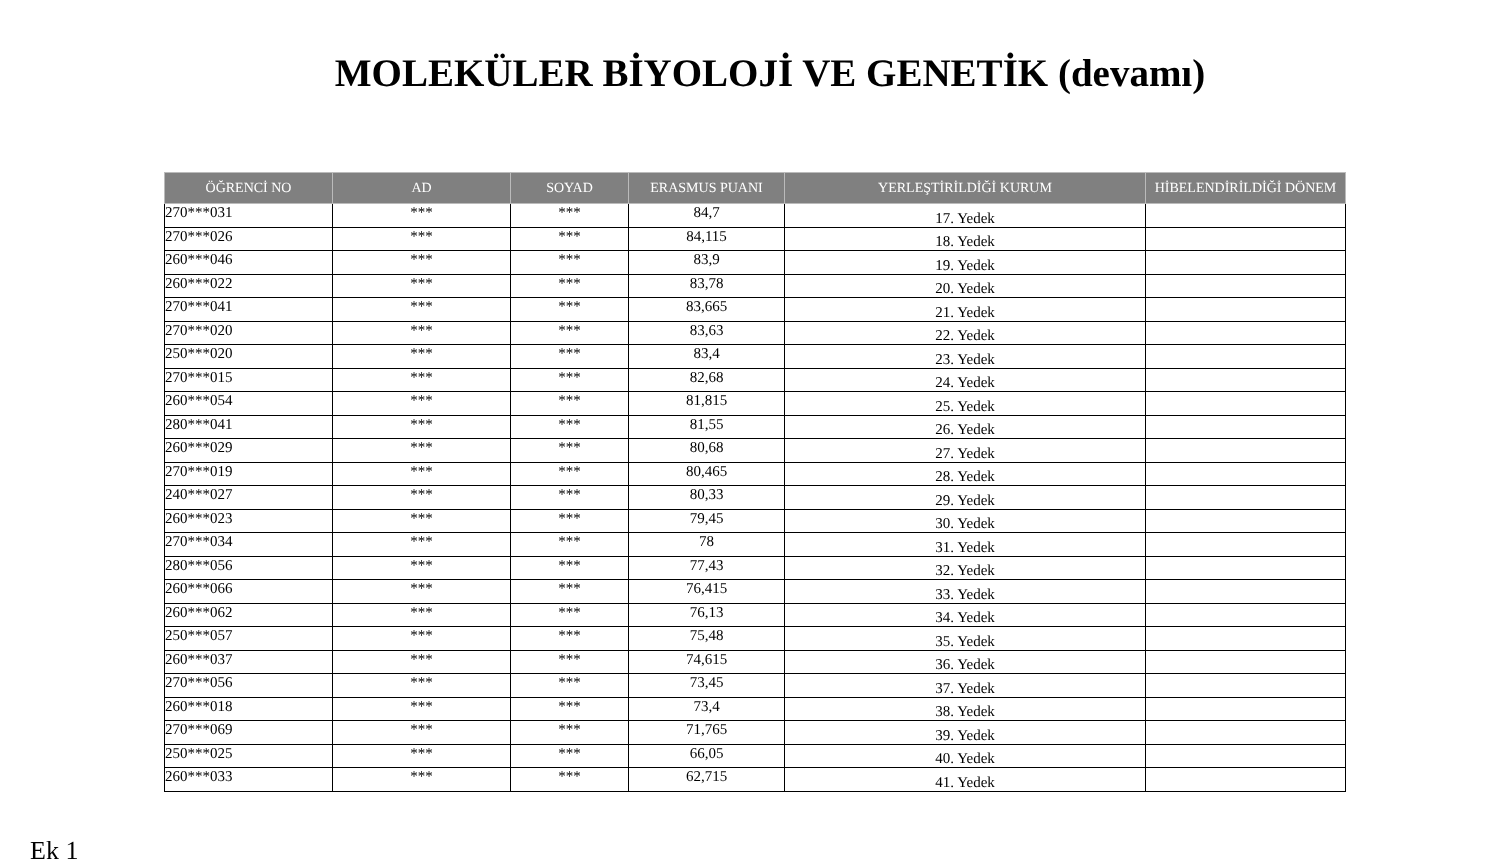MOLEKÜLER BİYOLOJİ VE GENETİK (devamı)
| ÖĞRENCİ NO | AD | SOYAD | ERASMUS PUANI | YERLEŞTİRİLDİĞİ KURUM | HİBELENDİRİLDİĞİ DÖNEM |
| --- | --- | --- | --- | --- | --- |
| 270***031 | *** | *** | 84,7 | 17. Yedek | |
| 270***026 | *** | *** | 84,115 | 18. Yedek | |
| 260***046 | *** | *** | 83,9 | 19. Yedek | |
| 260***022 | *** | *** | 83,78 | 20. Yedek | |
| 270***041 | *** | *** | 83,665 | 21. Yedek | |
| 270***020 | *** | *** | 83,63 | 22. Yedek | |
| 250***020 | *** | *** | 83,4 | 23. Yedek | |
| 270***015 | *** | *** | 82,68 | 24. Yedek | |
| 260***054 | *** | *** | 81,815 | 25. Yedek | |
| 280***041 | *** | *** | 81,55 | 26. Yedek | |
| 260***029 | *** | *** | 80,68 | 27. Yedek | |
| 270***019 | *** | *** | 80,465 | 28. Yedek | |
| 240***027 | *** | *** | 80,33 | 29. Yedek | |
| 260***023 | *** | *** | 79,45 | 30. Yedek | |
| 270***034 | *** | *** | 78 | 31. Yedek | |
| 280***056 | *** | *** | 77,43 | 32. Yedek | |
| 260***066 | *** | *** | 76,415 | 33. Yedek | |
| 260***062 | *** | *** | 76,13 | 34. Yedek | |
| 250***057 | *** | *** | 75,48 | 35. Yedek | |
| 260***037 | *** | *** | 74,615 | 36. Yedek | |
| 270***056 | *** | *** | 73,45 | 37. Yedek | |
| 260***018 | *** | *** | 73,4 | 38. Yedek | |
| 270***069 | *** | *** | 71,765 | 39. Yedek | |
| 250***025 | *** | *** | 66,05 | 40. Yedek | |
| 260***033 | *** | *** | 62,715 | 41. Yedek | |
Ek 1